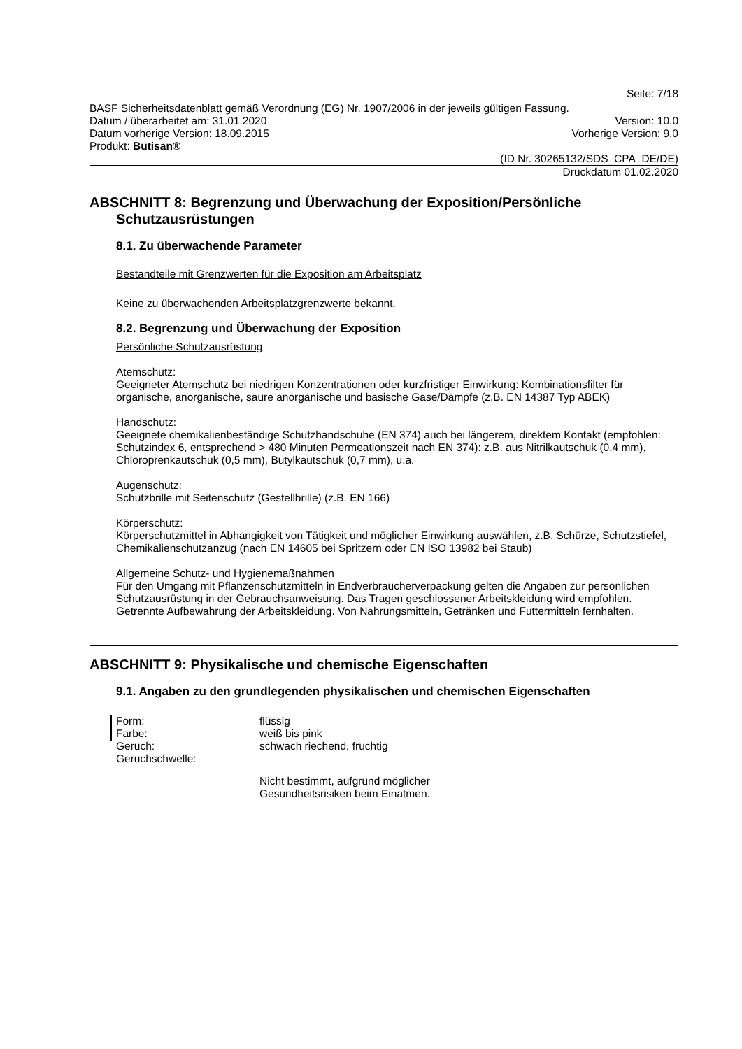Seite: 7/18
BASF Sicherheitsdatenblatt gemäß Verordnung (EG) Nr. 1907/2006 in der jeweils gültigen Fassung.
Datum / überarbeitet am: 31.01.2020 Version: 10.0
Datum vorherige Version: 18.09.2015 Vorherige Version: 9.0
Produkt: Butisan®
(ID Nr. 30265132/SDS_CPA_DE/DE)
Druckdatum 01.02.2020
ABSCHNITT 8: Begrenzung und Überwachung der Exposition/Persönliche Schutzausrüstungen
8.1. Zu überwachende Parameter
Bestandteile mit Grenzwerten für die Exposition am Arbeitsplatz
Keine zu überwachenden Arbeitsplatzgrenzwerte bekannt.
8.2. Begrenzung und Überwachung der Exposition
Persönliche Schutzausrüstung
Atemschutz:
Geeigneter Atemschutz bei niedrigen Konzentrationen oder kurzfristiger Einwirkung: Kombinationsfilter für organische, anorganische, saure anorganische und basische Gase/Dämpfe (z.B. EN 14387 Typ ABEK)
Handschutz:
Geeignete chemikalienbeständige Schutzhandschuhe (EN 374) auch bei längerem, direktem Kontakt (empfohlen: Schutzindex 6, entsprechend > 480 Minuten Permeationszeit nach EN 374): z.B. aus Nitrilkautschuk (0,4 mm), Chloroprenkautschuk (0,5 mm), Butylkautschuk (0,7 mm), u.a.
Augenschutz:
Schutzbrille mit Seitenschutz (Gestellbrille) (z.B. EN 166)
Körperschutz:
Körperschutzmittel in Abhängigkeit von Tätigkeit und möglicher Einwirkung auswählen, z.B. Schürze, Schutzstiefel, Chemikalienschutzanzug (nach EN 14605 bei Spritzern oder EN ISO 13982 bei Staub)
Allgemeine Schutz- und Hygienemaßnahmen
Für den Umgang mit Pflanzenschutzmitteln in Endverbraucherverpackung gelten die Angaben zur persönlichen Schutzausrüstung in der Gebrauchsanweisung. Das Tragen geschlossener Arbeitskleidung wird empfohlen. Getrennte Aufbewahrung der Arbeitskleidung. Von Nahrungsmitteln, Getränken und Futtermitteln fernhalten.
ABSCHNITT 9: Physikalische und chemische Eigenschaften
9.1. Angaben zu den grundlegenden physikalischen und chemischen Eigenschaften
Form: flüssig
Farbe: weiß bis pink
Geruch: schwach riechend, fruchtig
Geruchschwelle:
Nicht bestimmt, aufgrund möglicher
Gesundheitsrisiken beim Einatmen.